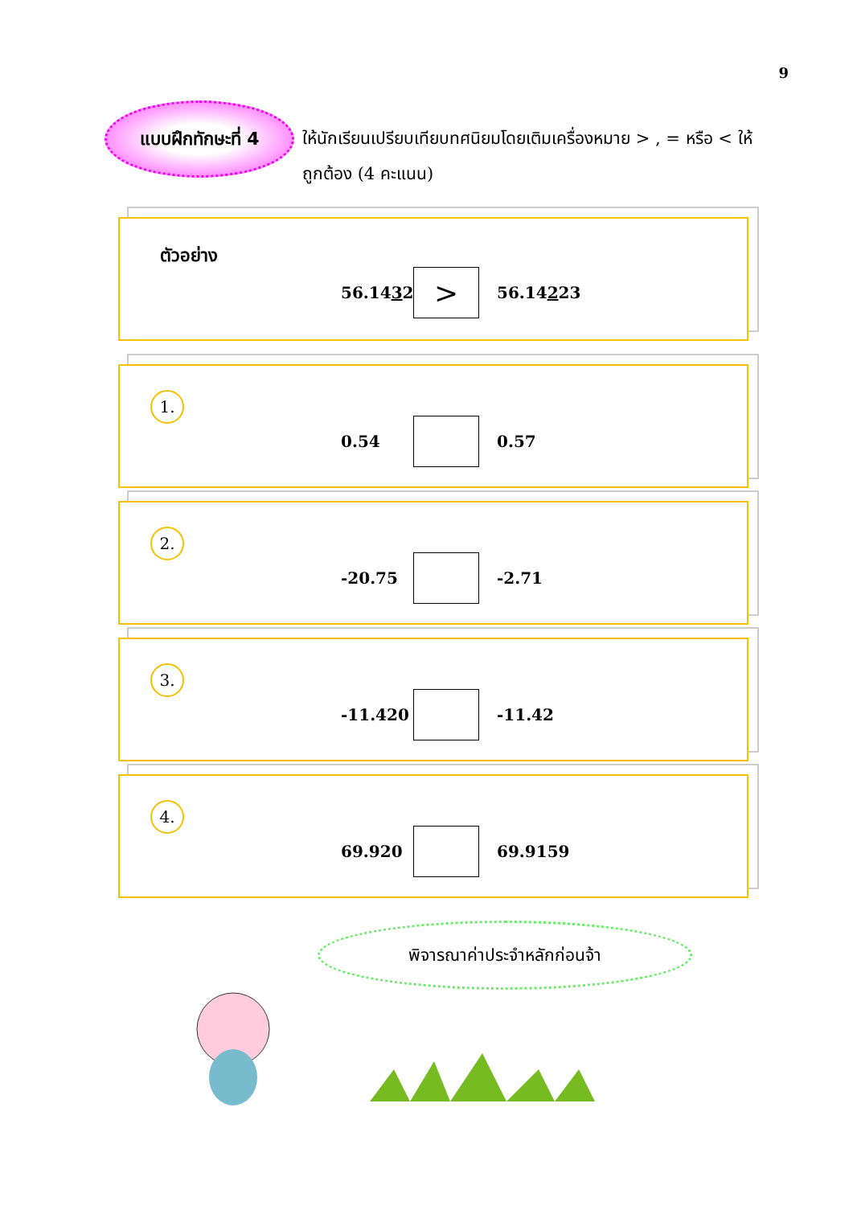9
แบบฝึกทักษะที่ 4
ให้นักเรียนเปรียบเทียบทศนิยมโดยเติมเครื่องหมาย > , = หรือ < ให้ถูกต้อง (4 คะแนน)
ตัวอย่าง
56.1432
>
56.14223
1.
0.54 0.57
2.
-20.75 -2.71
3.
-11.420 -11.42
4.
69.920 69.9159
พิจารณาค่าประจำหลักก่อนจ้า